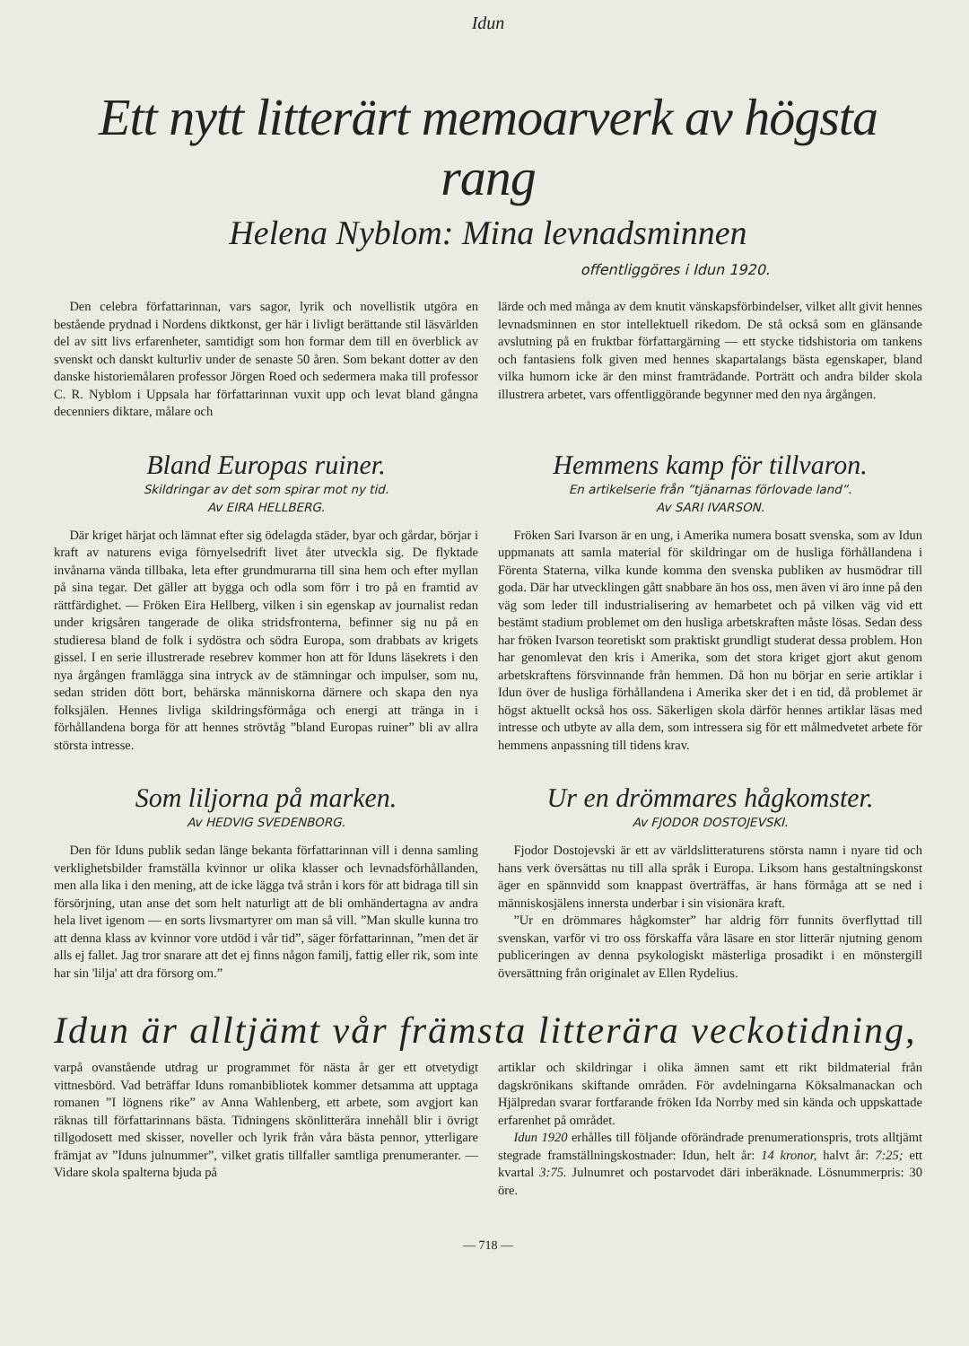Idun
Ett nytt litterärt memoarverk av högsta rang
Helena Nyblom: Mina levnadsminnen
offentliggöres i Idun 1920.
Den celebra författarinnan, vars sagor, lyrik och novellistik utgöra en bestående prydnad i Nordens diktkonst, ger här i livligt berättande stil läsvärlden del av sitt livs erfarenheter, samtidigt som hon formar dem till en överblick av svenskt och danskt kulturliv under de senaste 50 åren. Som bekant dotter av den danske historiemålaren professor Jörgen Roed och sedermera maka till professor C. R. Nyblom i Uppsala har författarinnan vuxit upp och levat bland gångna decenniers diktare, målare och
lärde och med många av dem knutit vänskapsförbindelser, vilket allt givit hennes levnadsminnen en stor intellektuell rikedom. De stå också som en glänsande avslutning på en fruktbar författargärning — ett stycke tidshistoria om tankens och fantasiens folk given med hennes skapartalangs bästa egenskaper, bland vilka humorn icke är den minst framträdande. Porträtt och andra bilder skola illustrera arbetet, vars offentliggörande begynner med den nya årgången.
Bland Europas ruiner.
Skildringar av det som spirar mot ny tid.
Av EIRA HELLBERG.
Där kriget härjat och lämnat efter sig ödelagda städer, byar och gårdar, börjar i kraft av naturens eviga förnyelsedrift livet åter utveckla sig. De flyktade invånarna vända tillbaka, leta efter grundmurarna till sina hem och efter myllan på sina tegar. Det gäller att bygga och odla som förr i tro på en framtid av rättfärdighet. — Fröken Eira Hellberg, vilken i sin egenskap av journalist redan under krigsåren tangerade de olika stridsfronterna, befinner sig nu på en studieresa bland de folk i sydöstra och södra Europa, som drabbats av krigets gissel. I en serie illustrerade resebrev kommer hon att för Iduns läsekrets i den nya årgången framlägga sina intryck av de stämningar och impulser, som nu, sedan striden dött bort, behärska människorna därnere och skapa den nya folksjälen. Hennes livliga skildringsförmåga och energi att tränga in i förhållandena borga för att hennes strövtåg ”bland Europas ruiner” bli av allra största intresse.
Hemmens kamp för tillvaron.
En artikelserie från ”tjänarnas förlovade land”.
Av SARI IVARSON.
Fröken Sari Ivarson är en ung, i Amerika numera bosatt svenska, som av Idun uppmanats att samla material för skildringar om de husliga förhållandena i Förenta Staterna, vilka kunde komma den svenska publiken av husmödrar till goda. Där har utvecklingen gått snabbare än hos oss, men även vi äro inne på den väg som leder till industrialisering av hemarbetet och på vilken väg vid ett bestämt stadium problemet om den husliga arbetskraften måste lösas. Sedan dess har fröken Ivarson teoretiskt som praktiskt grundligt studerat dessa problem. Hon har genomlevat den kris i Amerika, som det stora kriget gjort akut genom arbetskraftens försvinnande från hemmen. Då hon nu börjar en serie artiklar i Idun över de husliga förhållandena i Amerika sker det i en tid, då problemet är högst aktuellt också hos oss. Säkerligen skola därför hennes artiklar läsas med intresse och utbyte av alla dem, som intressera sig för ett målmedvetet arbete för hemmens anpassning till tidens krav.
Som liljorna på marken.
Av HEDVIG SVEDENBORG.
Den för Iduns publik sedan länge bekanta författarinnan vill i denna samling verklighetsbilder framställa kvinnor ur olika klasser och levnadsförhållanden, men alla lika i den mening, att de icke lägga två strån i kors för att bidraga till sin försörjning, utan anse det som helt naturligt att de bli omhändertagna av andra hela livet igenom — en sorts livsmartyrer om man så vill. ”Man skulle kunna tro att denna klass av kvinnor vore utdöd i vår tid”, säger författarinnan, ”men det är alls ej fallet. Jag tror snarare att det ej finns någon familj, fattig eller rik, som inte har sin 'lilja' att dra försorg om.”
Ur en drömmares hågkomster.
Av FJODOR DOSTOJEVSKI.
Fjodor Dostojevski är ett av världslitteraturens största namn i nyare tid och hans verk översättas nu till alla språk i Europa. Liksom hans gestaltningskonst äger en spännvidd som knappast överträffas, är hans förmåga att se ned i människosjälens innersta underbar i sin visionära kraft.
”Ur en drömmares hågkomster” har aldrig förr funnits överflyttad till svenskan, varför vi tro oss förskaffa våra läsare en stor litterär njutning genom publiceringen av denna psykologiskt mästerliga prosadikt i en mönstergill översättning från originalet av Ellen Rydelius.
Idun är alltjämt vår främsta litterära veckotidning,
varpå ovanstående utdrag ur programmet för nästa år ger ett otvetydigt vittnesbörd. Vad beträffar Iduns romanbibliotek kommer detsamma att upptaga romanen ”I lögnens rike” av Anna Wahlenberg, ett arbete, som avgjort kan räknas till författarinnans bästa. Tidningens skönlitterära innehåll blir i övrigt tillgodosett med skisser, noveller och lyrik från våra bästa pennor, ytterligare främjat av ”Iduns julnummer”, vilket gratis tillfaller samtliga prenumeranter. — Vidare skola spalterna bjuda på
artiklar och skildringar i olika ämnen samt ett rikt bildmaterial från dagskrönikans skiftande områden. För avdelningarna Köksalmanackan och Hjälpredan svarar fortfarande fröken Ida Norrby med sin kända och uppskattade erfarenhet på området.
Idun 1920 erhålles till följande oförändrade prenumerationspris, trots alltjämt stegrade framställningskostnader: Idun, helt år: 14 kronor, halvt år: 7:25; ett kvartal 3:75. Julnumret och postarvodet däri inberäknade. Lösnummerpris: 30 öre.
— 718 —